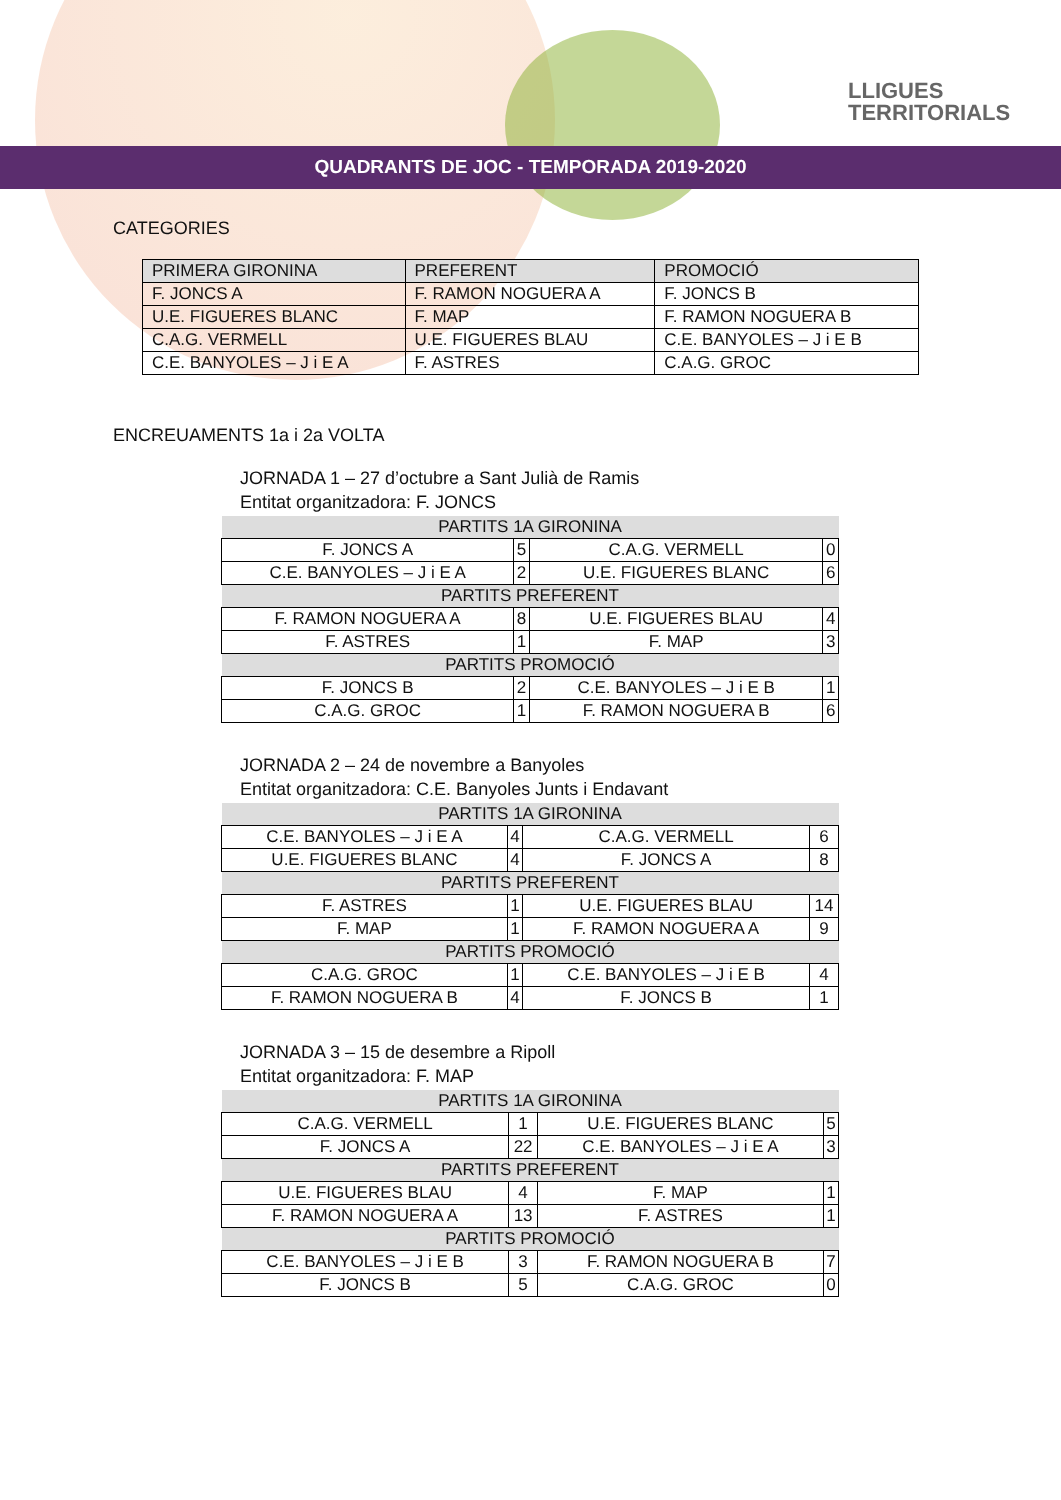LLIGUES
TERRITORIALS
QUADRANTS DE JOC - TEMPORADA 2019-2020
CATEGORIES
| PRIMERA GIRONINA | PREFERENT | PROMOCIÓ |
| --- | --- | --- |
| F. JONCS A | F. RAMON NOGUERA A | F. JONCS B |
| U.E. FIGUERES BLANC | F. MAP | F. RAMON NOGUERA B |
| C.A.G. VERMELL | U.E. FIGUERES BLAU | C.E. BANYOLES – J i E B |
| C.E. BANYOLES – J i E A | F. ASTRES | C.A.G. GROC |
ENCREUAMENTS 1a i 2a VOLTA
JORNADA 1 – 27 d’octubre a Sant Julià de Ramis
Entitat organitzadora: F. JONCS
| PARTITS 1A GIRONINA | | | |
| F. JONCS A | 5 | C.A.G. VERMELL | 0 |
| C.E. BANYOLES – J i E A | 2 | U.E. FIGUERES BLANC | 6 |
| PARTITS PREFERENT | | | |
| F. RAMON NOGUERA A | 8 | U.E. FIGUERES BLAU | 4 |
| F. ASTRES | 1 | F. MAP | 3 |
| PARTITS PROMOCIÓ | | | |
| F. JONCS B | 2 | C.E. BANYOLES – J i E B | 1 |
| C.A.G. GROC | 1 | F. RAMON NOGUERA B | 6 |
JORNADA 2 – 24 de novembre a Banyoles
Entitat organitzadora: C.E. Banyoles Junts i Endavant
| PARTITS 1A GIRONINA | | | |
| C.E. BANYOLES – J i E A | 4 | C.A.G. VERMELL | 6 |
| U.E. FIGUERES BLANC | 4 | F. JONCS A | 8 |
| PARTITS PREFERENT | | | |
| F. ASTRES | 1 | U.E. FIGUERES BLAU | 14 |
| F. MAP | 1 | F. RAMON NOGUERA A | 9 |
| PARTITS PROMOCIÓ | | | |
| C.A.G. GROC | 1 | C.E. BANYOLES – J i E B | 4 |
| F. RAMON NOGUERA B | 4 | F. JONCS B | 1 |
JORNADA 3 – 15 de desembre a Ripoll
Entitat organitzadora: F. MAP
| PARTITS 1A GIRONINA | | | |
| C.A.G. VERMELL | 1 | U.E. FIGUERES BLANC | 5 |
| F. JONCS A | 22 | C.E. BANYOLES – J i E A | 3 |
| PARTITS PREFERENT | | | |
| U.E. FIGUERES BLAU | 4 | F. MAP | 1 |
| F. RAMON NOGUERA A | 13 | F. ASTRES | 1 |
| PARTITS PROMOCIÓ | | | |
| C.E. BANYOLES – J i E B | 3 | F. RAMON NOGUERA B | 7 |
| F. JONCS B | 5 | C.A.G. GROC | 0 |